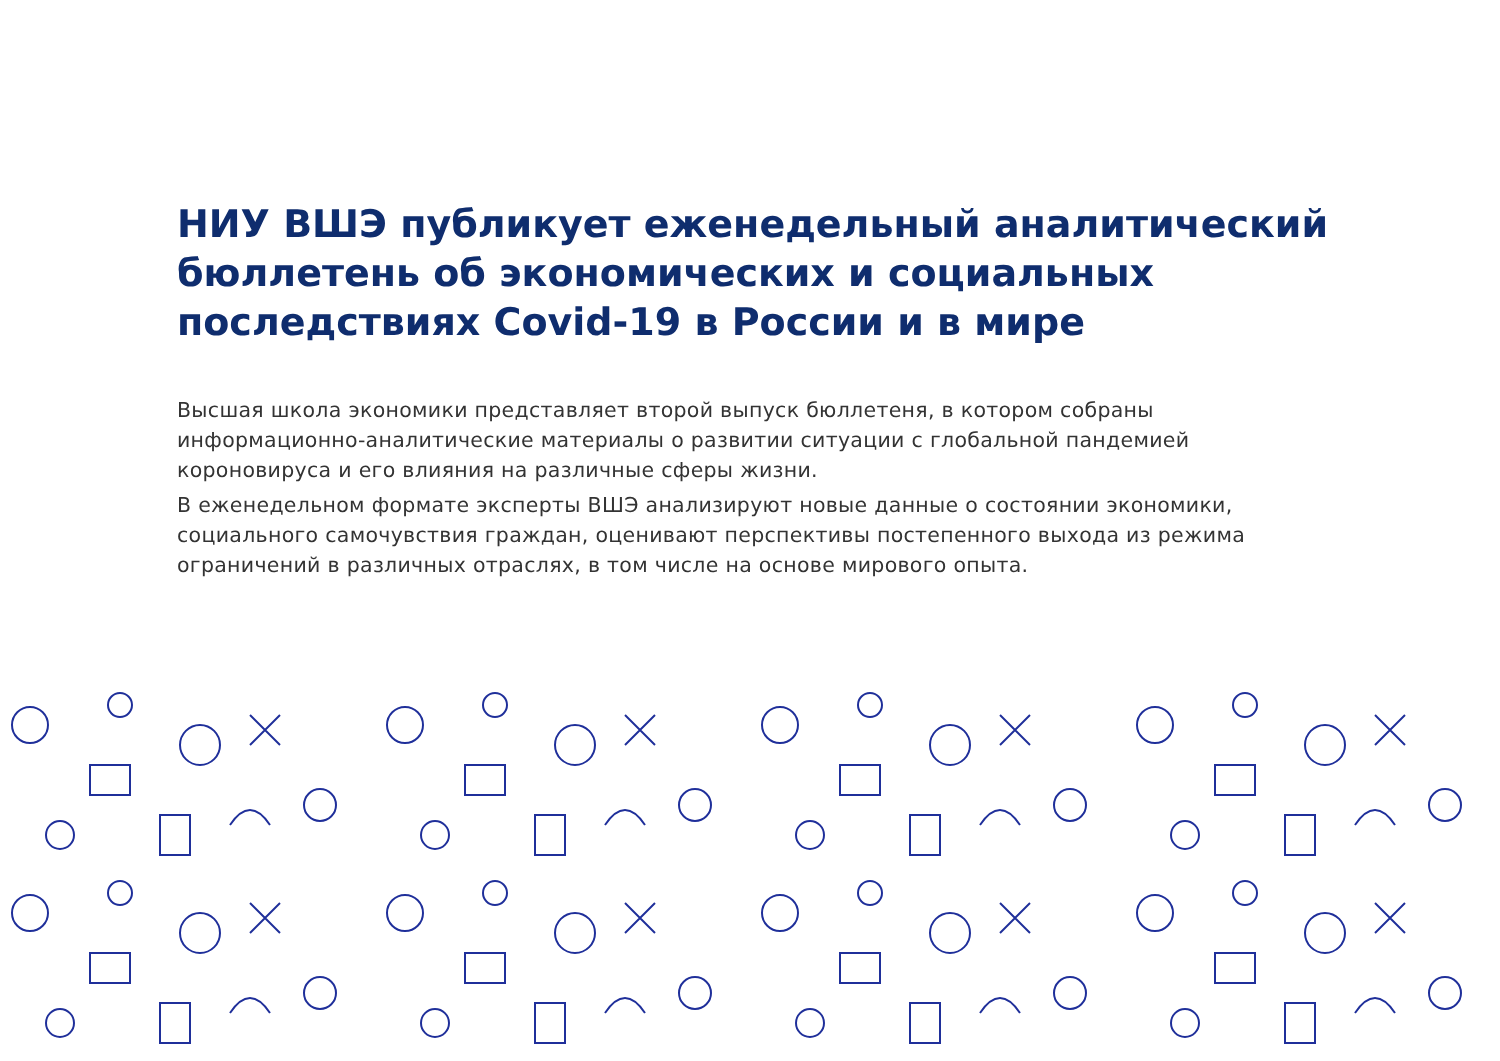НИУ ВШЭ публикует еженедельный аналитический бюллетень об экономических и социальных последствиях Covid-19 в России и в мире
Высшая школа экономики представляет второй выпуск бюллетеня, в котором собраны информационно-аналитические материалы о развитии ситуации с глобальной пандемией короновируса и его влияния на различные сферы жизни.
В еженедельном формате эксперты ВШЭ анализируют новые данные о состоянии экономики, социального самочувствия граждан, оценивают перспективы постепенного выхода из режима ограничений в различных отраслях, в том числе на основе мирового опыта.